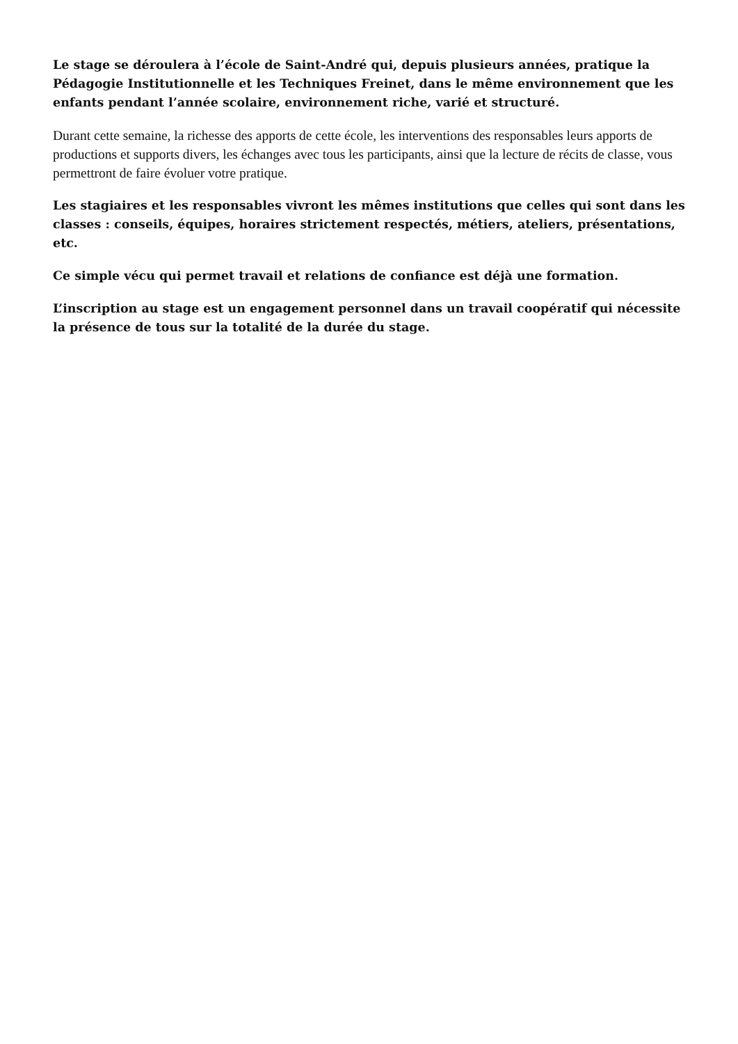Le stage se déroulera à l’école de Saint-André qui, depuis plusieurs années, pratique la Pédagogie Institutionnelle et les Techniques Freinet, dans le même environnement que les enfants pendant l’année scolaire, environnement riche, varié et structuré.
Durant cette semaine, la richesse des apports de cette école, les interventions des responsables leurs apports de productions et supports divers, les échanges avec tous les participants, ainsi que la lecture de récits de classe, vous permettront de faire évoluer votre pratique.
Les stagiaires et les responsables vivront les mêmes institutions que celles qui sont dans les classes : conseils, équipes, horaires strictement respectés, métiers, ateliers, présentations, etc.
Ce simple vécu qui permet travail et relations de confiance est déjà une formation.
L’inscription au stage est un engagement personnel dans un travail coopératif qui nécessite la présence de tous sur la totalité de la durée du stage.